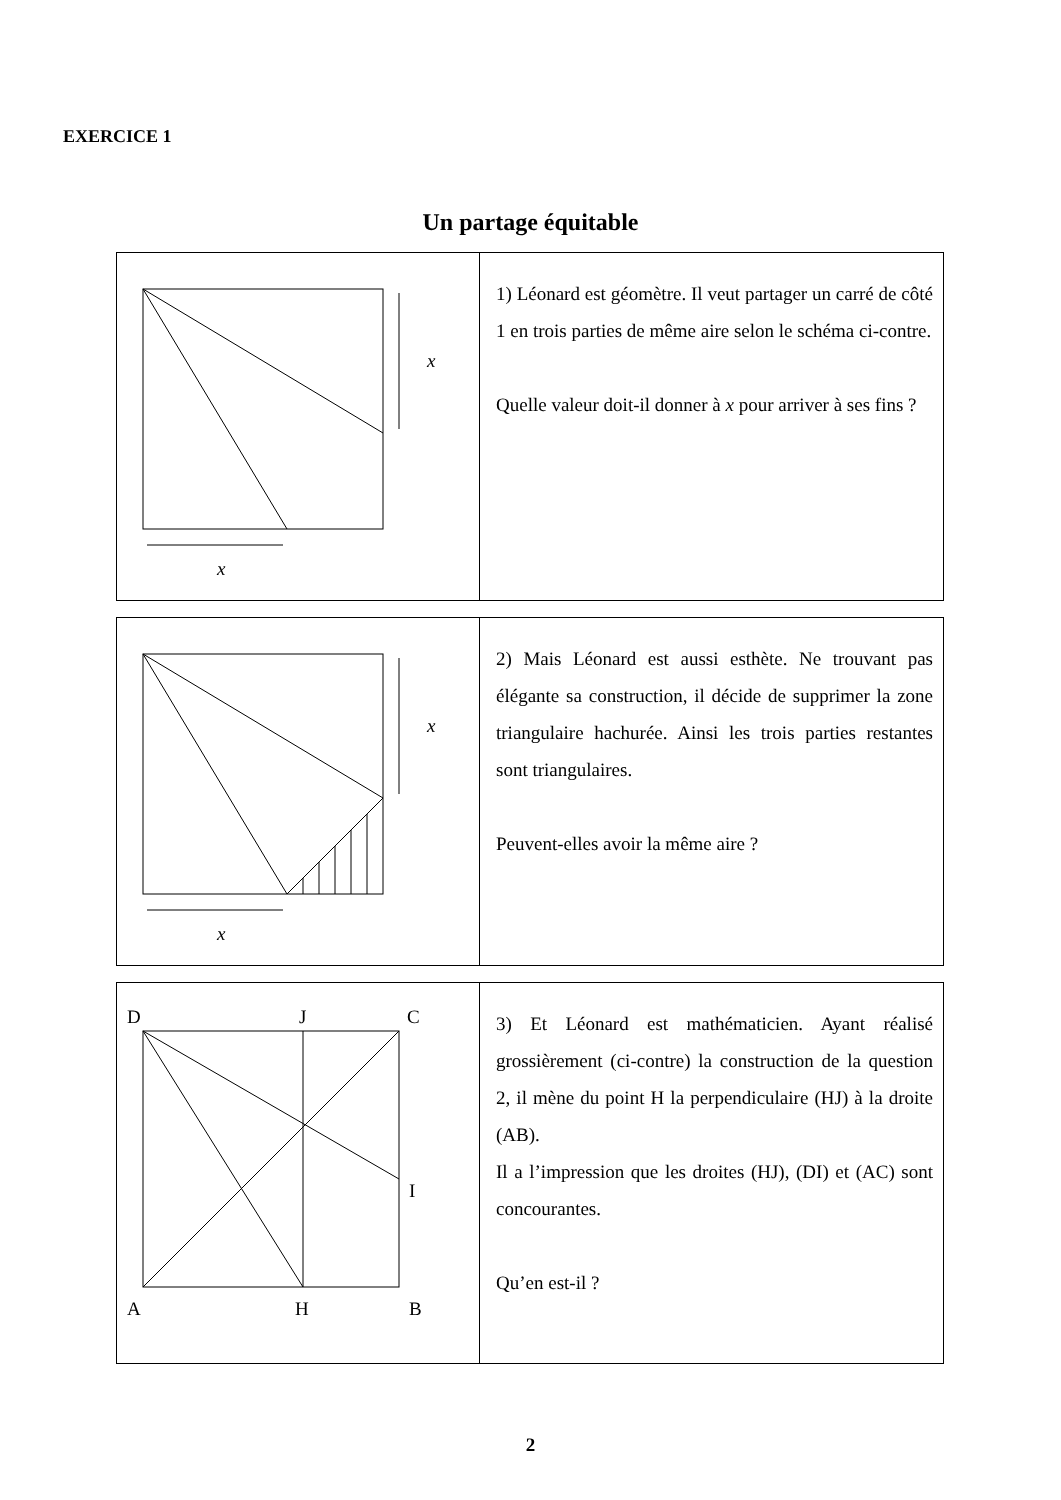EXERCICE 1
Un partage équitable
| x x | 1) Léonard est géomètre. Il veut partager un carré de côté 1 en trois parties de même aire selon le schéma ci-contre. Quelle valeur doit-il donner à x pour arriver à ses fins ? |
| x x | 2) Mais Léonard est aussi esthète. Ne trouvant pas élégante sa construction, il décide de supprimer la zone triangulaire hachurée. Ainsi les trois parties restantes sont triangulaires. Peuvent-elles avoir la même aire ? |
| D J C I A H B | 3) Et Léonard est mathématicien. Ayant réalisé grossièrement (ci-contre) la construction de la question 2, il mène du point H la perpendiculaire (HJ) à la droite (AB). Il a l’impression que les droites (HJ), (DI) et (AC) sont concourantes. Qu’en est-il ? |
2